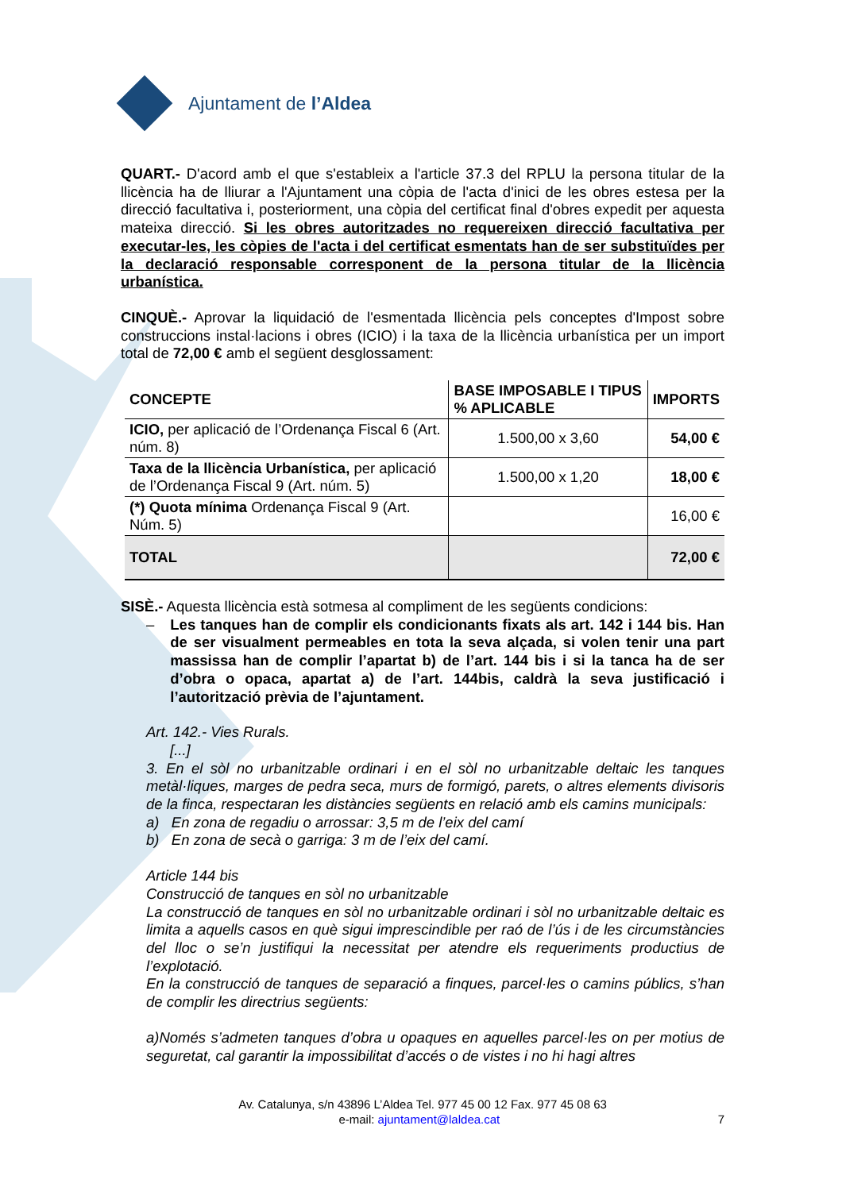Ajuntament de l’Aldea
QUART.- D'acord amb el que s'estableix a l'article 37.3 del RPLU la persona titular de la llicència ha de lliurar a l'Ajuntament una còpia de l'acta d'inici de les obres estesa per la direcció facultativa i, posteriorment, una còpia del certificat final d'obres expedit per aquesta mateixa direcció. Si les obres autoritzades no requereixen direcció facultativa per executar-les, les còpies de l'acta i del certificat esmentats han de ser substituïdes per la declaració responsable corresponent de la persona titular de la llicència urbanística.
CINQUÈ.- Aprovar la liquidació de l'esmentada llicència pels conceptes d'Impost sobre construccions instal·lacions i obres (ICIO) i la taxa de la llicència urbanística per un import total de 72,00 € amb el següent desglossament:
| CONCEPTE | BASE IMPOSABLE I TIPUS % APLICABLE | IMPORTS |
| --- | --- | --- |
| ICIO, per aplicació de l’Ordenança Fiscal 6 (Art. núm. 8) | 1.500,00 x 3,60 | 54,00 € |
| Taxa de la llicència Urbanística, per aplicació de l’Ordenança Fiscal 9 (Art. núm. 5) | 1.500,00 x 1,20 | 18,00 € |
| (*) Quota mínima Ordenança Fiscal 9 (Art. Núm. 5) | | 16,00 € |
| TOTAL | | 72,00 € |
SISÈ.- Aquesta llicència està sotmesa al compliment de les següents condicions:
– Les tanques han de complir els condicionants fixats als art. 142 i 144 bis. Han de ser visualment permeables en tota la seva alçada, si volen tenir una part massissa han de complir l’apartat b) de l’art. 144 bis i si la tanca ha de ser d’obra o opaca, apartat a) de l’art. 144bis, caldrà la seva justificació i l’autorització prèvia de l’ajuntament.
Art. 142.- Vies Rurals.
[...]
3. En el sòl no urbanitzable ordinari i en el sòl no urbanitzable deltaic les tanques metàl·liques, marges de pedra seca, murs de formigó, parets, o altres elements divisoris de la finca, respectaran les distàncies següents en relació amb els camins municipals:
a) En zona de regadiu o arrossar: 3,5 m de l’eix del camí
b) En zona de secà o garriga: 3 m de l’eix del camí.
Article 144 bis
Construcció de tanques en sòl no urbanitzable
La construcció de tanques en sòl no urbanitzable ordinari i sòl no urbanitzable deltaic es limita a aquells casos en què sigui imprescindible per raó de l’ús i de les circumstàncies del lloc o se’n justifiqui la necessitat per atendre els requeriments productius de l’explotació.
En la construcció de tanques de separació a finques, parcel·les o camins públics, s’han de complir les directrius següents:
a)Només s’admeten tanques d’obra u opaques en aquelles parcel·les on per motius de seguretat, cal garantir la impossibilitat d’accés o de vistes i no hi hagi altres
Av. Catalunya, s/n 43896 L’Aldea Tel. 977 45 00 12 Fax. 977 45 08 63
e-mail: ajuntament@laldea.cat 7